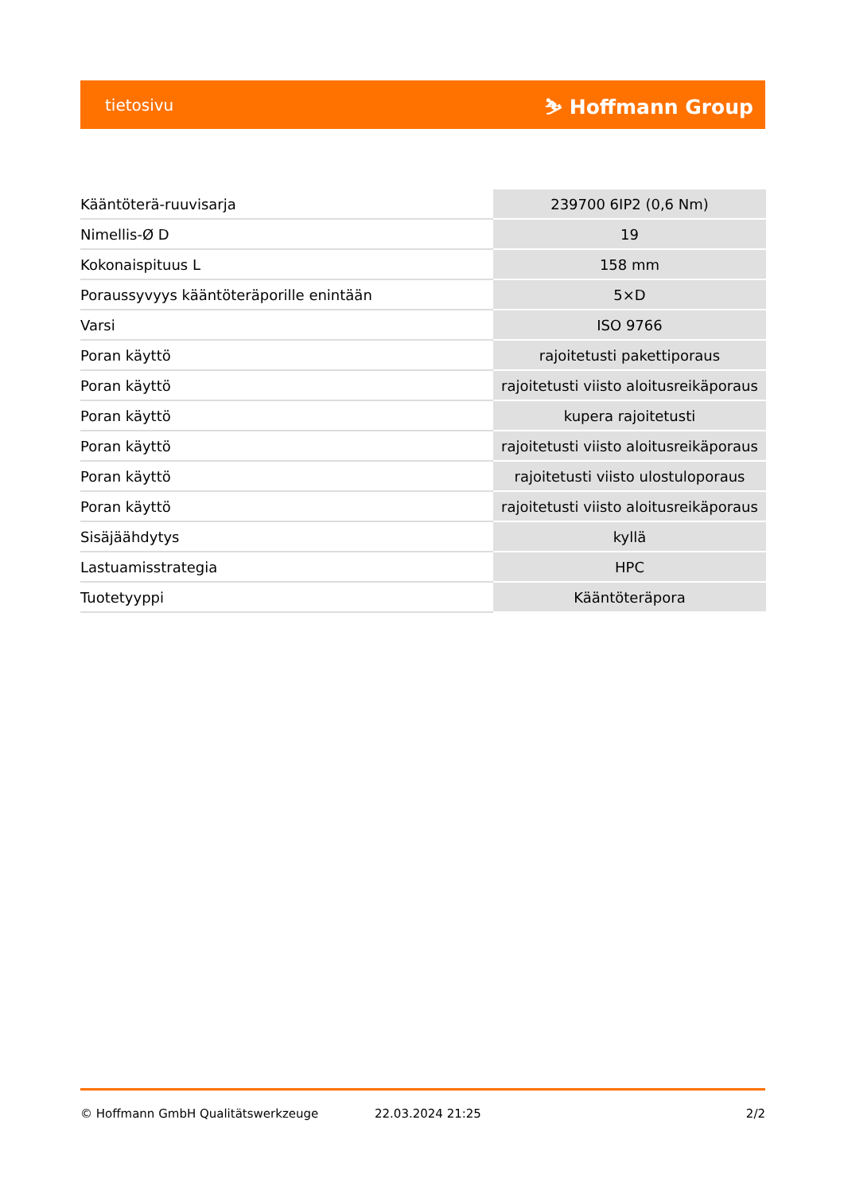tietosivu ⛷ Hoffmann Group
| Kääntöterä-ruuvisarja | 239700 6IP2 (0,6 Nm) |
| Nimellis-Ø D | 19 |
| Kokonaispituus L | 158 mm |
| Poraussyvyys kääntöteräporille enintään | 5×D |
| Varsi | ISO 9766 |
| Poran käyttö | rajoitetusti pakettiporaus |
| Poran käyttö | rajoitetusti viisto aloitusreikäporaus |
| Poran käyttö | kupera rajoitetusti |
| Poran käyttö | rajoitetusti viisto aloitusreikäporaus |
| Poran käyttö | rajoitetusti viisto ulostuloporaus |
| Poran käyttö | rajoitetusti viisto aloitusreikäporaus |
| Sisäjäähdytys | kyllä |
| Lastuamisstrategia | HPC |
| Tuotetyyppi | Kääntöteräpora |
© Hoffmann GmbH Qualitätswerkzeuge 22.03.2024 21:25 2/2